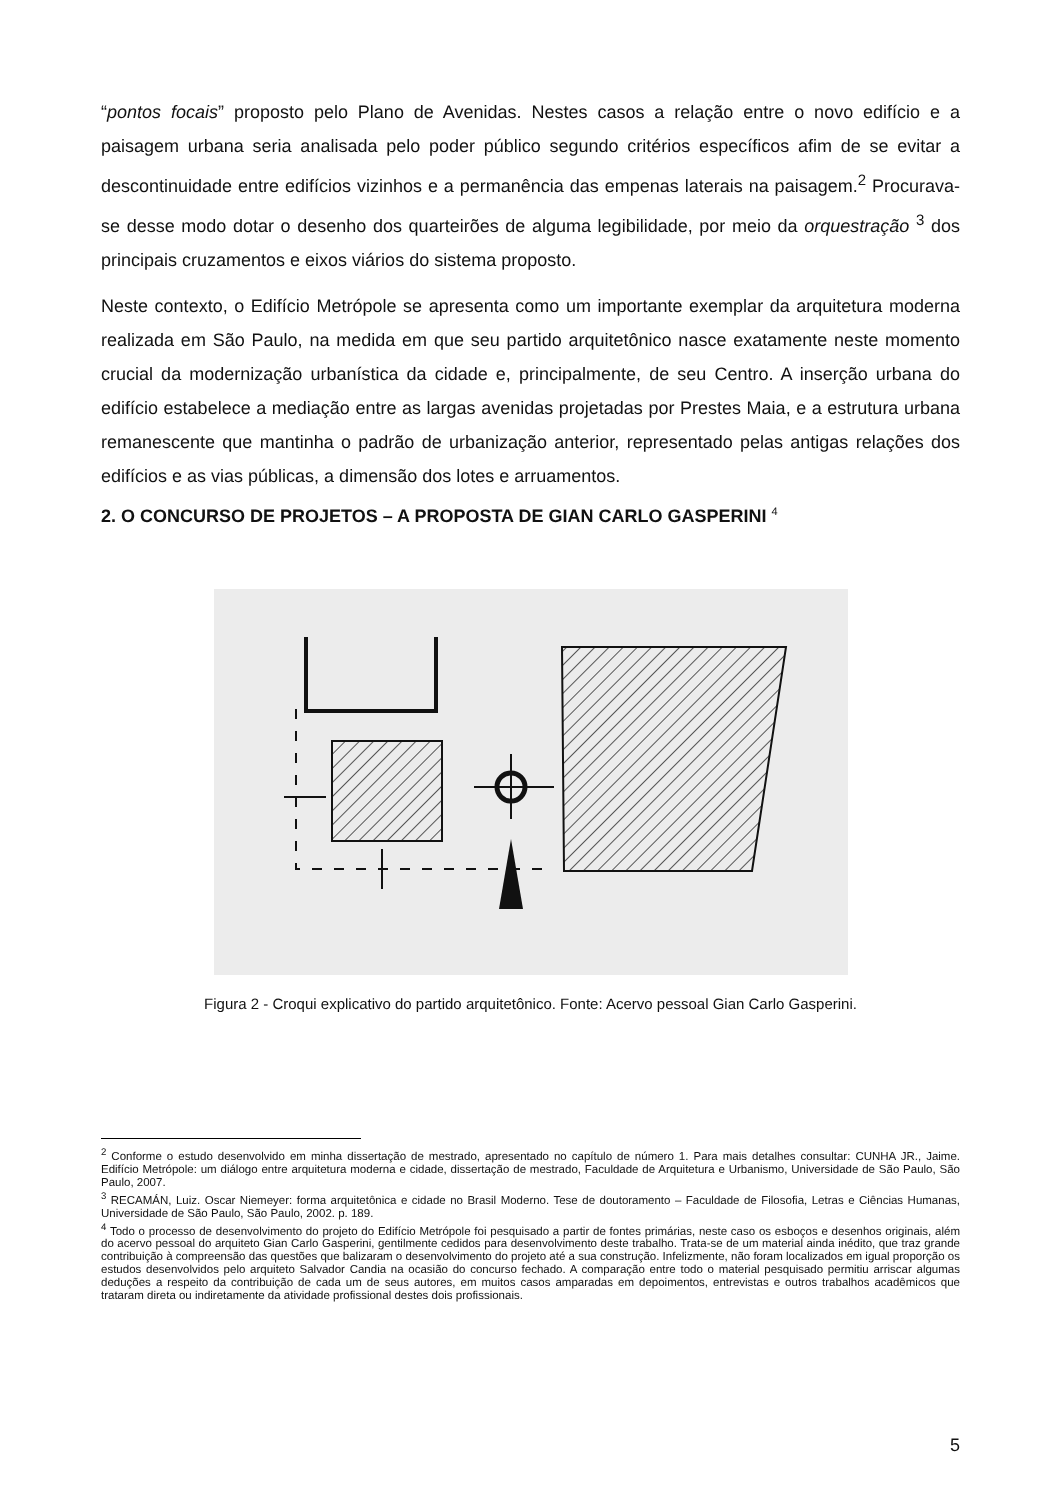“pontos focais” proposto pelo Plano de Avenidas. Nestes casos a relação entre o novo edifício e a paisagem urbana seria analisada pelo poder público segundo critérios específicos afim de se evitar a descontinuidade entre edifícios vizinhos e a permanência das empenas laterais na paisagem.<sup>2</sup> Procurava-se desse modo dotar o desenho dos quarteirões de alguma legibilidade, por meio da orquestração <sup>3</sup> dos principais cruzamentos e eixos viários do sistema proposto.
Neste contexto, o Edifício Metrópole se apresenta como um importante exemplar da arquitetura moderna realizada em São Paulo, na medida em que seu partido arquitetônico nasce exatamente neste momento crucial da modernização urbanística da cidade e, principalmente, de seu Centro. A inserção urbana do edifício estabelece a mediação entre as largas avenidas projetadas por Prestes Maia, e a estrutura urbana remanescente que mantinha o padrão de urbanização anterior, representado pelas antigas relações dos edifícios e as vias públicas, a dimensão dos lotes e arruamentos.
2. O CONCURSO DE PROJETOS – A PROPOSTA DE GIAN CARLO GASPERINI <sup>4</sup>
Figura 2 - Croqui explicativo do partido arquitetônico. Fonte: Acervo pessoal Gian Carlo Gasperini.
<sup>2</sup> Conforme o estudo desenvolvido em minha dissertação de mestrado, apresentado no capítulo de número 1. Para mais detalhes consultar: CUNHA JR., Jaime. Edifício Metrópole: um diálogo entre arquitetura moderna e cidade, dissertação de mestrado, Faculdade de Arquitetura e Urbanismo, Universidade de São Paulo, São Paulo, 2007.
<sup>3</sup> RECAMÁN, Luiz. Oscar Niemeyer: forma arquitetônica e cidade no Brasil Moderno. Tese de doutoramento – Faculdade de Filosofia, Letras e Ciências Humanas, Universidade de São Paulo, São Paulo, 2002. p. 189.
<sup>4</sup> Todo o processo de desenvolvimento do projeto do Edifício Metrópole foi pesquisado a partir de fontes primárias, neste caso os esboços e desenhos originais, além do acervo pessoal do arquiteto Gian Carlo Gasperini, gentilmente cedidos para desenvolvimento deste trabalho. Trata-se de um material ainda inédito, que traz grande contribuição à compreensão das questões que balizaram o desenvolvimento do projeto até a sua construção. Infelizmente, não foram localizados em igual proporção os estudos desenvolvidos pelo arquiteto Salvador Candia na ocasião do concurso fechado. A comparação entre todo o material pesquisado permitiu arriscar algumas deduções a respeito da contribuição de cada um de seus autores, em muitos casos amparadas em depoimentos, entrevistas e outros trabalhos acadêmicos que trataram direta ou indiretamente da atividade profissional destes dois profissionais.
5